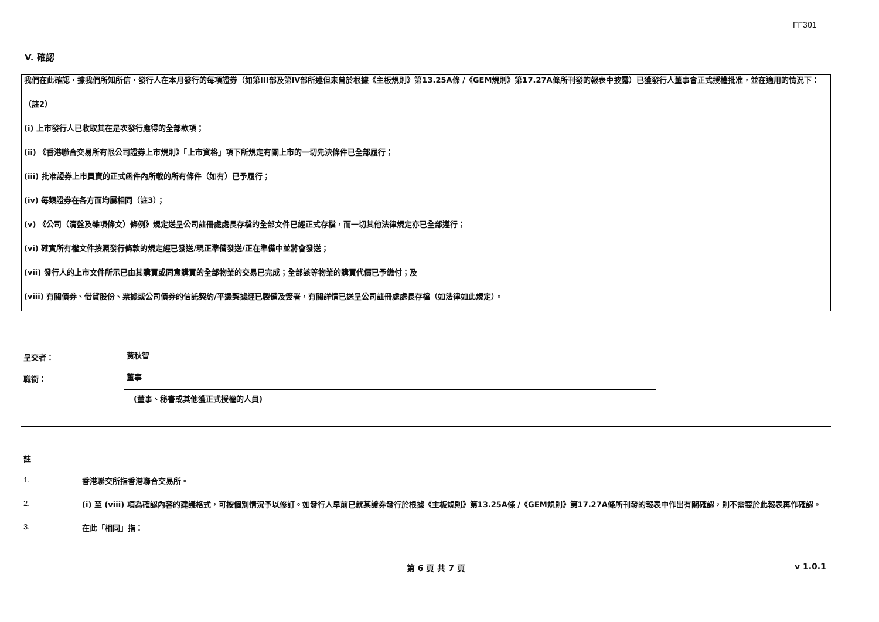FF301
V. 確認
我們在此確認，據我們所知所信，發行人在本月發行的每項證券（如第III部及第IV部所述但未曾於根據《主板規則》第13.25A條 /《GEM規則》第17.27A條所刊發的報表中披露）已獲發行人董事會正式授權批准，並在適用的情況下：
（註2）
(i) 上市發行人已收取其在是次發行應得的全部款項；
(ii) 《香港聯合交易所有限公司證券上市規則》「上市資格」項下所規定有關上市的一切先決條件已全部履行；
(iii) 批准證券上市買賣的正式函件內所載的所有條件（如有）已予履行；
(iv) 每類證券在各方面均屬相同（註3）；
(v) 《公司（清盤及雜項條文）條例》規定送呈公司註冊處處長存檔的全部文件已經正式存檔，而一切其他法律規定亦已全部遵行；
(vi) 確實所有權文件按照發行條款的規定經已發送/現正準備發送/正在準備中並將會發送；
(vii) 發行人的上市文件所示已由其購買或同意購買的全部物業的交易已完成；全部該等物業的購買代價已予繳付；及
(viii) 有關債券、借貸股份、票據或公司債券的信託契約/平邊契據經已製備及簽署，有關詳情已送呈公司註冊處處長存檔（如法律如此規定）。
呈交者：
黃秋智
職銜：
董事
(董事、秘書或其他獲正式授權的人員)
註
1.
香港聯交所指香港聯合交易所。
2.
(i) 至 (viii) 項為確認內容的建議格式，可按個別情況予以修訂。如發行人早前已就某證券發行於根據《主板規則》第13.25A條 /《GEM規則》第17.27A條所刊發的報表中作出有關確認，則不需要於此報表再作確認。
3.
在此「相同」指：
第 6 頁 共 7 頁 v 1.0.1